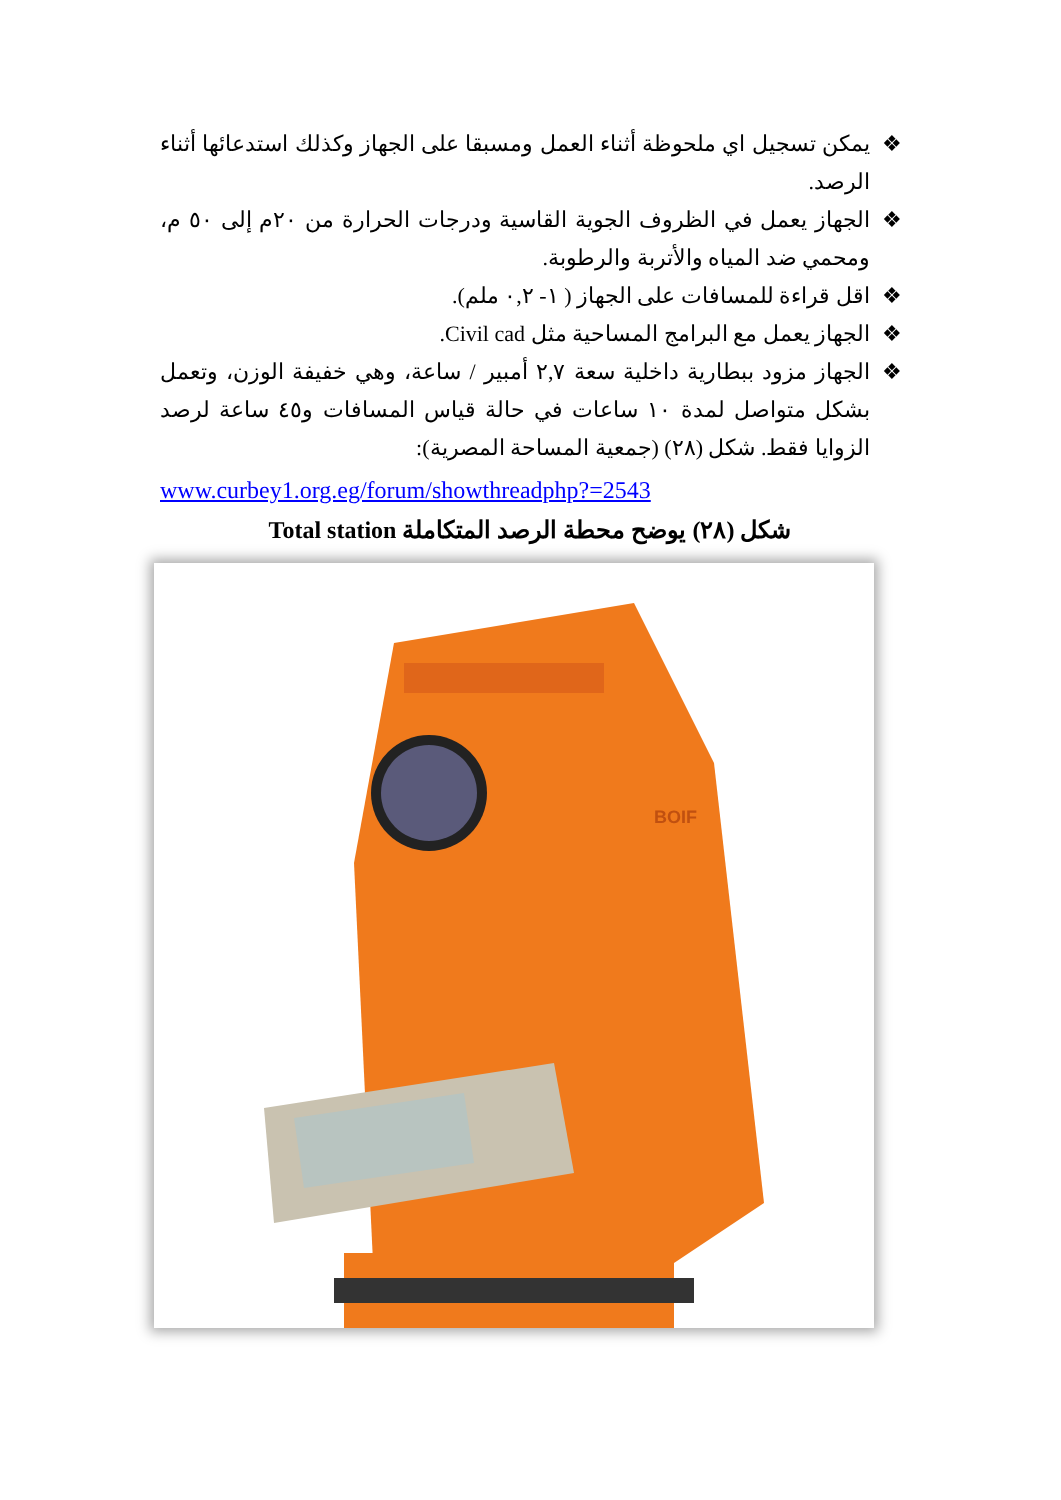❖ يمكن تسجيل اي ملحوظة أثناء العمل ومسبقا على الجهاز وكذلك استدعائها أثناء الرصد.
❖ الجهاز يعمل في الظروف الجوية القاسية ودرجات الحرارة من ٢٠م إلى ٥٠ م، ومحمي ضد المياه والأتربة والرطوبة.
❖ اقل قراءة للمسافات على الجهاز ( ١- ٠,٢ ملم).
❖ الجهاز يعمل مع البرامج المساحية مثل Civil cad.
❖ الجهاز مزود ببطارية داخلية سعة ٢,٧ أمبير / ساعة، وهي خفيفة الوزن، وتعمل بشكل متواصل لمدة ١٠ ساعات في حالة قياس المسافات و٤٥ ساعة لرصد الزوايا فقط. شكل (٢٨) (جمعية المساحة المصرية):
www.curbey1.org.eg/forum/showthreadphp?=2543
شكل (٢٨) يوضح محطة الرصد المتكاملة Total station
BOIF